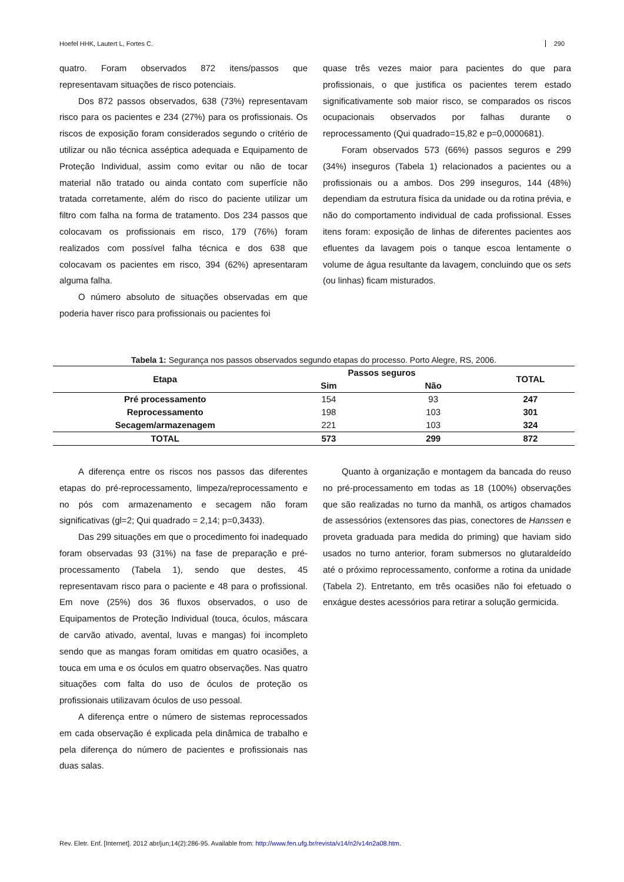Hoefel HHK, Lautert L, Fortes C. 290
quatro. Foram observados 872 itens/passos que representavam situações de risco potenciais.
Dos 872 passos observados, 638 (73%) representavam risco para os pacientes e 234 (27%) para os profissionais. Os riscos de exposição foram considerados segundo o critério de utilizar ou não técnica asséptica adequada e Equipamento de Proteção Individual, assim como evitar ou não de tocar material não tratado ou ainda contato com superfície não tratada corretamente, além do risco do paciente utilizar um filtro com falha na forma de tratamento. Dos 234 passos que colocavam os profissionais em risco, 179 (76%) foram realizados com possível falha técnica e dos 638 que colocavam os pacientes em risco, 394 (62%) apresentaram alguma falha.
O número absoluto de situações observadas em que poderia haver risco para profissionais ou pacientes foi
quase três vezes maior para pacientes do que para profissionais, o que justifica os pacientes terem estado significativamente sob maior risco, se comparados os riscos ocupacionais observados por falhas durante o reprocessamento (Qui quadrado=15,82 e p=0,0000681).
Foram observados 573 (66%) passos seguros e 299 (34%) inseguros (Tabela 1) relacionados a pacientes ou a profissionais ou a ambos. Dos 299 inseguros, 144 (48%) dependiam da estrutura física da unidade ou da rotina prévia, e não do comportamento individual de cada profissional. Esses itens foram: exposição de linhas de diferentes pacientes aos efluentes da lavagem pois o tanque escoa lentamente o volume de água resultante da lavagem, concluindo que os sets (ou linhas) ficam misturados.
Tabela 1: Segurança nos passos observados segundo etapas do processo. Porto Alegre, RS, 2006.
| Etapa | Passos seguros | | TOTAL |
| --- | --- | --- | --- |
| | Sim | Não | |
| Pré processamento | 154 | 93 | 247 |
| Reprocessamento | 198 | 103 | 301 |
| Secagem/armazenagem | 221 | 103 | 324 |
| TOTAL | 573 | 299 | 872 |
A diferença entre os riscos nos passos das diferentes etapas do pré-reprocessamento, limpeza/reprocessamento e no pós com armazenamento e secagem não foram significativas (gl=2; Qui quadrado = 2,14; p=0,3433).
Das 299 situações em que o procedimento foi inadequado foram observadas 93 (31%) na fase de preparação e pré-processamento (Tabela 1), sendo que destes, 45 representavam risco para o paciente e 48 para o profissional. Em nove (25%) dos 36 fluxos observados, o uso de Equipamentos de Proteção Individual (touca, óculos, máscara de carvão ativado, avental, luvas e mangas) foi incompleto sendo que as mangas foram omitidas em quatro ocasiões, a touca em uma e os óculos em quatro observações. Nas quatro situações com falta do uso de óculos de proteção os profissionais utilizavam óculos de uso pessoal.
A diferença entre o número de sistemas reprocessados em cada observação é explicada pela dinâmica de trabalho e pela diferença do número de pacientes e profissionais nas duas salas.
Quanto à organização e montagem da bancada do reuso no pré-processamento em todas as 18 (100%) observações que são realizadas no turno da manhã, os artigos chamados de assessórios (extensores das pias, conectores de Hanssen e proveta graduada para medida do priming) que haviam sido usados no turno anterior, foram submersos no glutaraldeído até o próximo reprocessamento, conforme a rotina da unidade (Tabela 2). Entretanto, em três ocasiões não foi efetuado o enxágue destes acessórios para retirar a solução germicida.
Rev. Eletr. Enf. [Internet]. 2012 abr/jun;14(2):286-95. Available from: http://www.fen.ufg.br/revista/v14/n2/v14n2a08.htm.